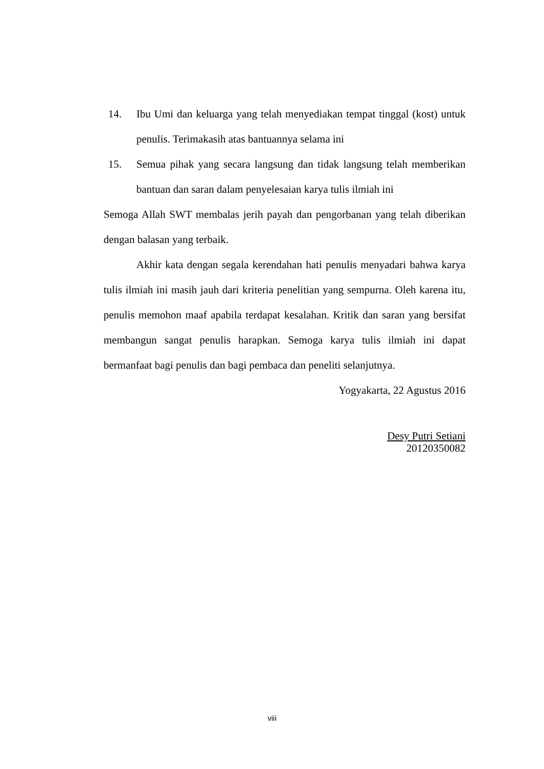14. Ibu Umi dan keluarga yang telah menyediakan tempat tinggal (kost) untuk penulis. Terimakasih atas bantuannya selama ini
15. Semua pihak yang secara langsung dan tidak langsung telah memberikan bantuan dan saran dalam penyelesaian karya tulis ilmiah ini
Semoga Allah SWT membalas jerih payah dan pengorbanan yang telah diberikan dengan balasan yang terbaik.
Akhir kata dengan segala kerendahan hati penulis menyadari bahwa karya tulis ilmiah ini masih jauh dari kriteria penelitian yang sempurna. Oleh karena itu, penulis memohon maaf apabila terdapat kesalahan. Kritik dan saran yang bersifat membangun sangat penulis harapkan. Semoga karya tulis ilmiah ini dapat bermanfaat bagi penulis dan bagi pembaca dan peneliti selanjutnya.
Yogyakarta, 22 Agustus 2016
Desy Putri Setiani
20120350082
viii